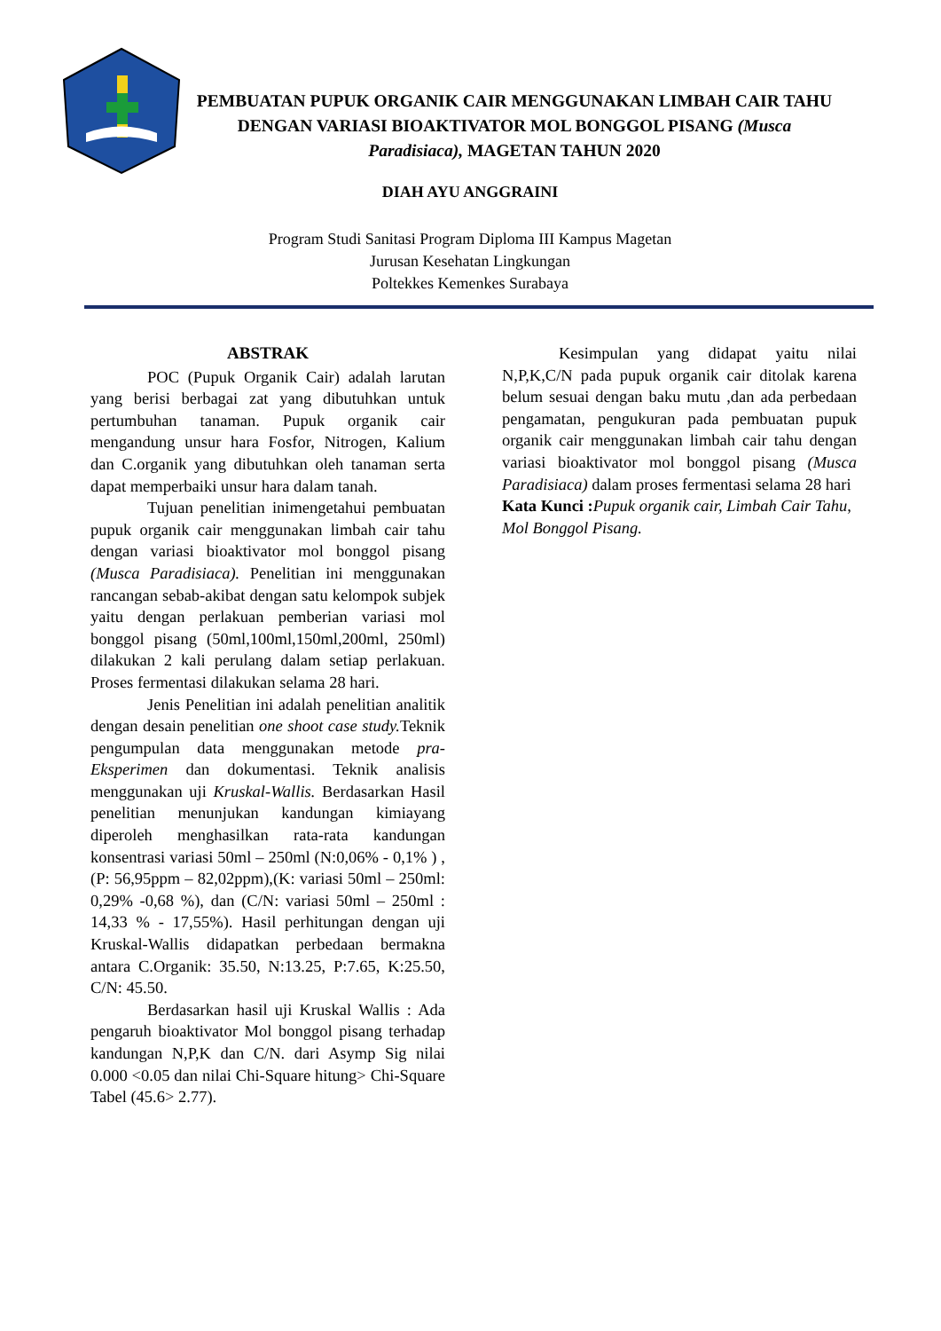PEMBUATAN PUPUK ORGANIK CAIR MENGGUNAKAN LIMBAH CAIR TAHU DENGAN VARIASI BIOAKTIVATOR MOL BONGGOL PISANG (Musca Paradisiaca), MAGETAN TAHUN 2020
DIAH AYU ANGGRAINI
Program Studi Sanitasi Program Diploma III Kampus Magetan
Jurusan Kesehatan Lingkungan
Poltekkes Kemenkes Surabaya
ABSTRAK
POC (Pupuk Organik Cair) adalah larutan yang berisi berbagai zat yang dibutuhkan untuk pertumbuhan tanaman. Pupuk organik cair mengandung unsur hara Fosfor, Nitrogen, Kalium dan C.organik yang dibutuhkan oleh tanaman serta dapat memperbaiki unsur hara dalam tanah.
Tujuan penelitian inimengetahui pembuatan pupuk organik cair menggunakan limbah cair tahu dengan variasi bioaktivator mol bonggol pisang (Musca Paradisiaca). Penelitian ini menggunakan rancangan sebab-akibat dengan satu kelompok subjek yaitu dengan perlakuan pemberian variasi mol bonggol pisang (50ml,100ml,150ml,200ml, 250ml) dilakukan 2 kali perulang dalam setiap perlakuan. Proses fermentasi dilakukan selama 28 hari.
Jenis Penelitian ini adalah penelitian analitik dengan desain penelitian one shoot case study. Teknik pengumpulan data menggunakan metode pra-Eksperimen dan dokumentasi. Teknik analisis menggunakan uji Kruskal-Wallis. Berdasarkan Hasil penelitian menunjukan kandungan kimiayang diperoleh menghasilkan rata-rata kandungan konsentrasi variasi 50ml – 250ml (N:0,06% - 0,1% ) , (P: 56,95ppm – 82,02ppm),(K: variasi 50ml – 250ml: 0,29% -0,68 %), dan (C/N: variasi 50ml – 250ml : 14,33 % - 17,55%). Hasil perhitungan dengan uji Kruskal-Wallis didapatkan perbedaan bermakna antara C.Organik: 35.50, N:13.25, P:7.65, K:25.50, C/N: 45.50.
Berdasarkan hasil uji Kruskal Wallis : Ada pengaruh bioaktivator Mol bonggol pisang terhadap kandungan N,P,K dan C/N. dari Asymp Sig nilai 0.000 <0.05 dan nilai Chi-Square hitung> Chi-Square Tabel (45.6> 2.77).
Kesimpulan yang didapat yaitu nilai N,P,K,C/N pada pupuk organik cair ditolak karena belum sesuai dengan baku mutu ,dan ada perbedaan pengamatan, pengukuran pada pembuatan pupuk organik cair menggunakan limbah cair tahu dengan variasi bioaktivator mol bonggol pisang (Musca Paradisiaca) dalam proses fermentasi selama 28 hari
Kata Kunci : Pupuk organik cair, Limbah Cair Tahu, Mol Bonggol Pisang.